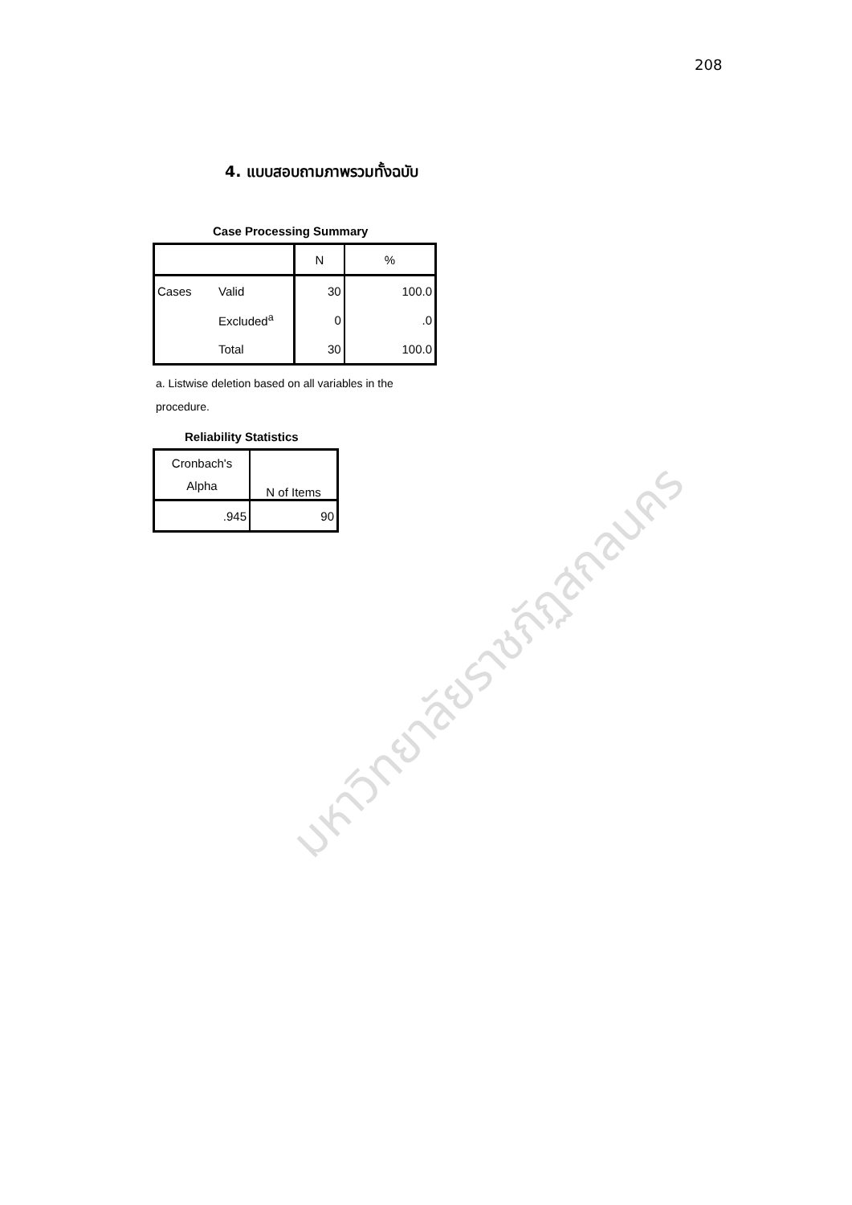208
4. แบบสอบถามภาพรวมทั้งฉบับ
Case Processing Summary
| | | N | % |
| --- | --- | --- | --- |
| Cases | Valid | 30 | 100.0 |
| | Excluded<sup>a</sup> | 0 | .0 |
| | Total | 30 | 100.0 |
a. Listwise deletion based on all variables in the procedure.
Reliability Statistics
| Cronbach's Alpha | N of Items |
| --- | --- |
| .945 | 90 |
มหาวิทยาลัยราชภัฏสกลนคร